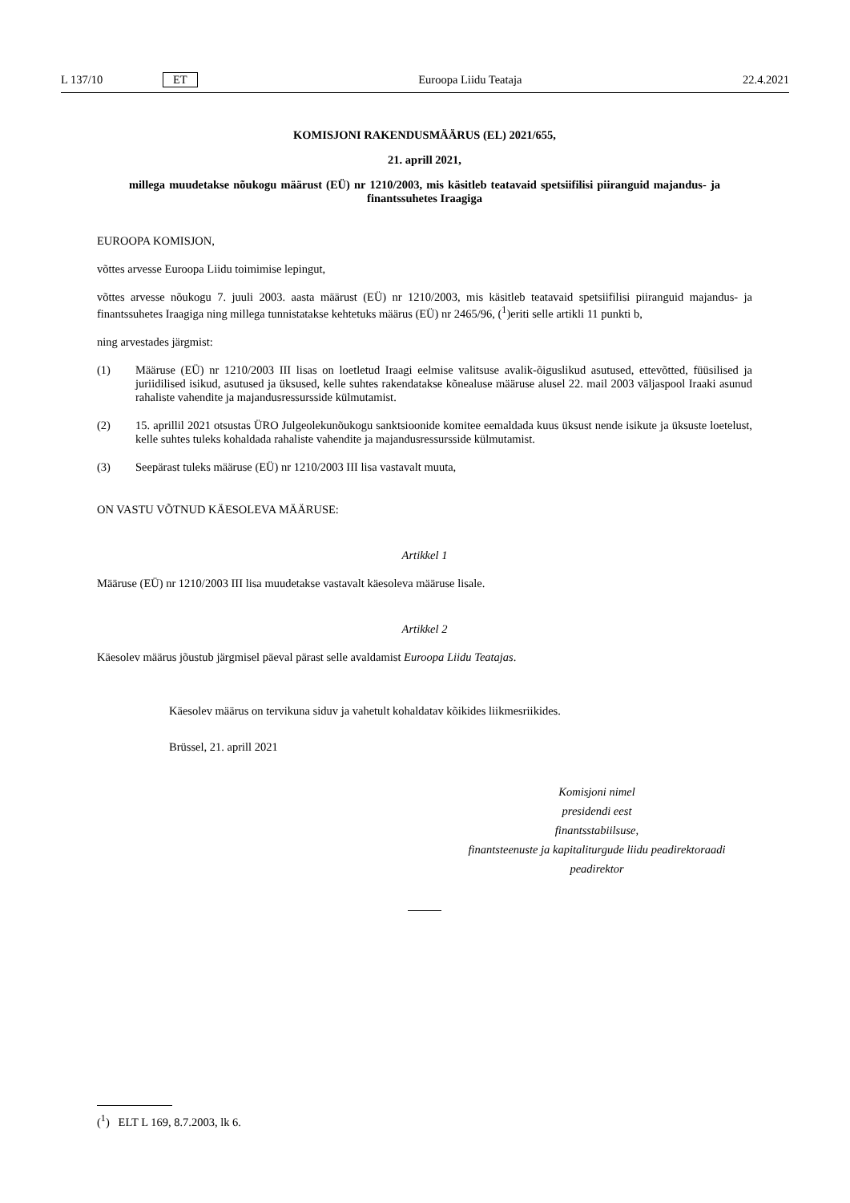L 137/10 ET Euroopa Liidu Teataja 22.4.2021
KOMISJONI RAKENDUSMÄÄRUS (EL) 2021/655,
21. aprill 2021,
millega muudetakse nõukogu määrust (EÜ) nr 1210/2003, mis käsitleb teatavaid spetsiifilisi piiranguid majandus- ja finantssuhetes Iraagiga
EUROOPA KOMISJON,
võttes arvesse Euroopa Liidu toimimise lepingut,
võttes arvesse nõukogu 7. juuli 2003. aasta määrust (EÜ) nr 1210/2003, mis käsitleb teatavaid spetsiifilisi piiranguid majandus- ja finantssuhetes Iraagiga ning millega tunnistatakse kehtetuks määrus (EÜ) nr 2465/96, (<sup>1</sup>)eriti selle artikli 11 punkti b,
ning arvestades järgmist:
(1) Määruse (EÜ) nr 1210/2003 III lisas on loetletud Iraagi eelmise valitsuse avalik-õiguslikud asutused, ettevõtted, füüsilised ja juriidilised isikud, asutused ja üksused, kelle suhtes rakendatakse kõnealuse määruse alusel 22. mail 2003 väljaspool Iraaki asunud rahaliste vahendite ja majandusressursside külmutamist.
(2) 15. aprillil 2021 otsustas ÜRO Julgeolekunõukogu sanktsioonide komitee eemaldada kuus üksust nende isikute ja üksuste loetelust, kelle suhtes tuleks kohaldada rahaliste vahendite ja majandusressursside külmutamist.
(3) Seepärast tuleks määruse (EÜ) nr 1210/2003 III lisa vastavalt muuta,
ON VASTU VÕTNUD KÄESOLEVA MÄÄRUSE:
Artikkel 1
Määruse (EÜ) nr 1210/2003 III lisa muudetakse vastavalt käesoleva määruse lisale.
Artikkel 2
Käesolev määrus jõustub järgmisel päeval pärast selle avaldamist Euroopa Liidu Teatajas.
Käesolev määrus on tervikuna siduv ja vahetult kohaldatav kõikides liikmesriikides.
Brüssel, 21. aprill 2021
Komisjoni nimel
presidendi eest
finantsstabiilsuse,
finantsteenuste ja kapitaliturgude liidu peadirektoraadi
peadirektor
(<sup>1</sup>) ELT L 169, 8.7.2003, lk 6.